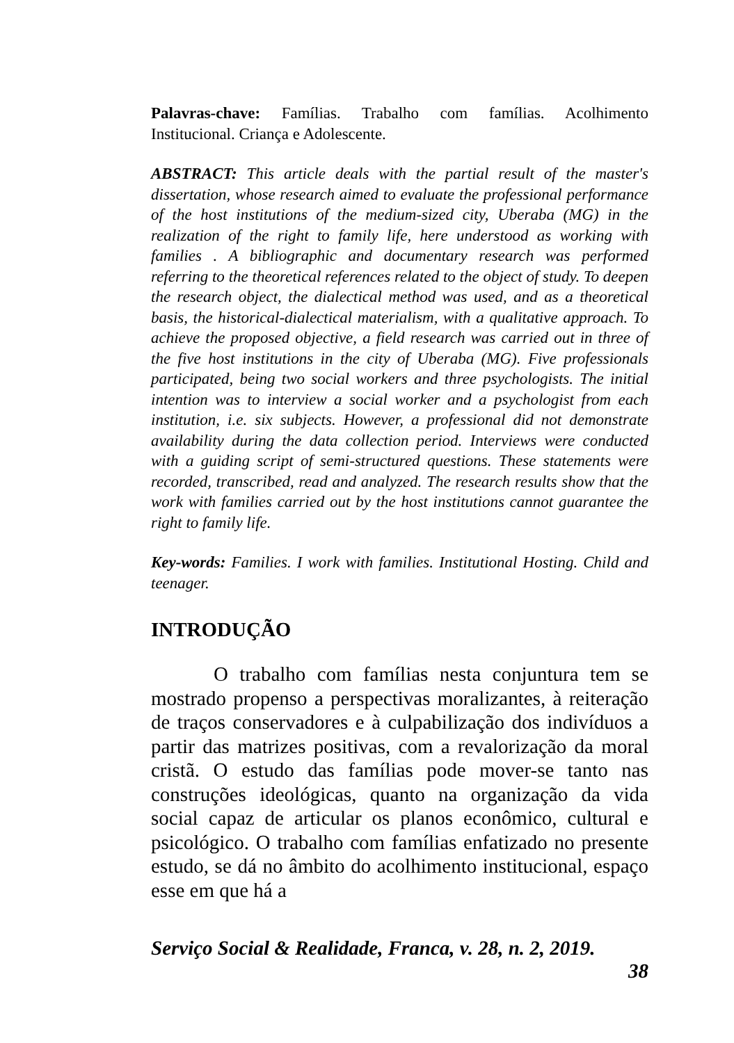Palavras-chave: Famílias. Trabalho com famílias. Acolhimento Institucional. Criança e Adolescente.
ABSTRACT: This article deals with the partial result of the master's dissertation, whose research aimed to evaluate the professional performance of the host institutions of the medium-sized city, Uberaba (MG) in the realization of the right to family life, here understood as working with families . A bibliographic and documentary research was performed referring to the theoretical references related to the object of study. To deepen the research object, the dialectical method was used, and as a theoretical basis, the historical-dialectical materialism, with a qualitative approach. To achieve the proposed objective, a field research was carried out in three of the five host institutions in the city of Uberaba (MG). Five professionals participated, being two social workers and three psychologists. The initial intention was to interview a social worker and a psychologist from each institution, i.e. six subjects. However, a professional did not demonstrate availability during the data collection period. Interviews were conducted with a guiding script of semi-structured questions. These statements were recorded, transcribed, read and analyzed. The research results show that the work with families carried out by the host institutions cannot guarantee the right to family life.
Key-words: Families. I work with families. Institutional Hosting. Child and teenager.
INTRODUÇÃO
O trabalho com famílias nesta conjuntura tem se mostrado propenso a perspectivas moralizantes, à reiteração de traços conservadores e à culpabilização dos indivíduos a partir das matrizes positivas, com a revalorização da moral cristã. O estudo das famílias pode mover-se tanto nas construções ideológicas, quanto na organização da vida social capaz de articular os planos econômico, cultural e psicológico. O trabalho com famílias enfatizado no presente estudo, se dá no âmbito do acolhimento institucional, espaço esse em que há a
Serviço Social & Realidade, Franca, v. 28, n. 2, 2019.
38